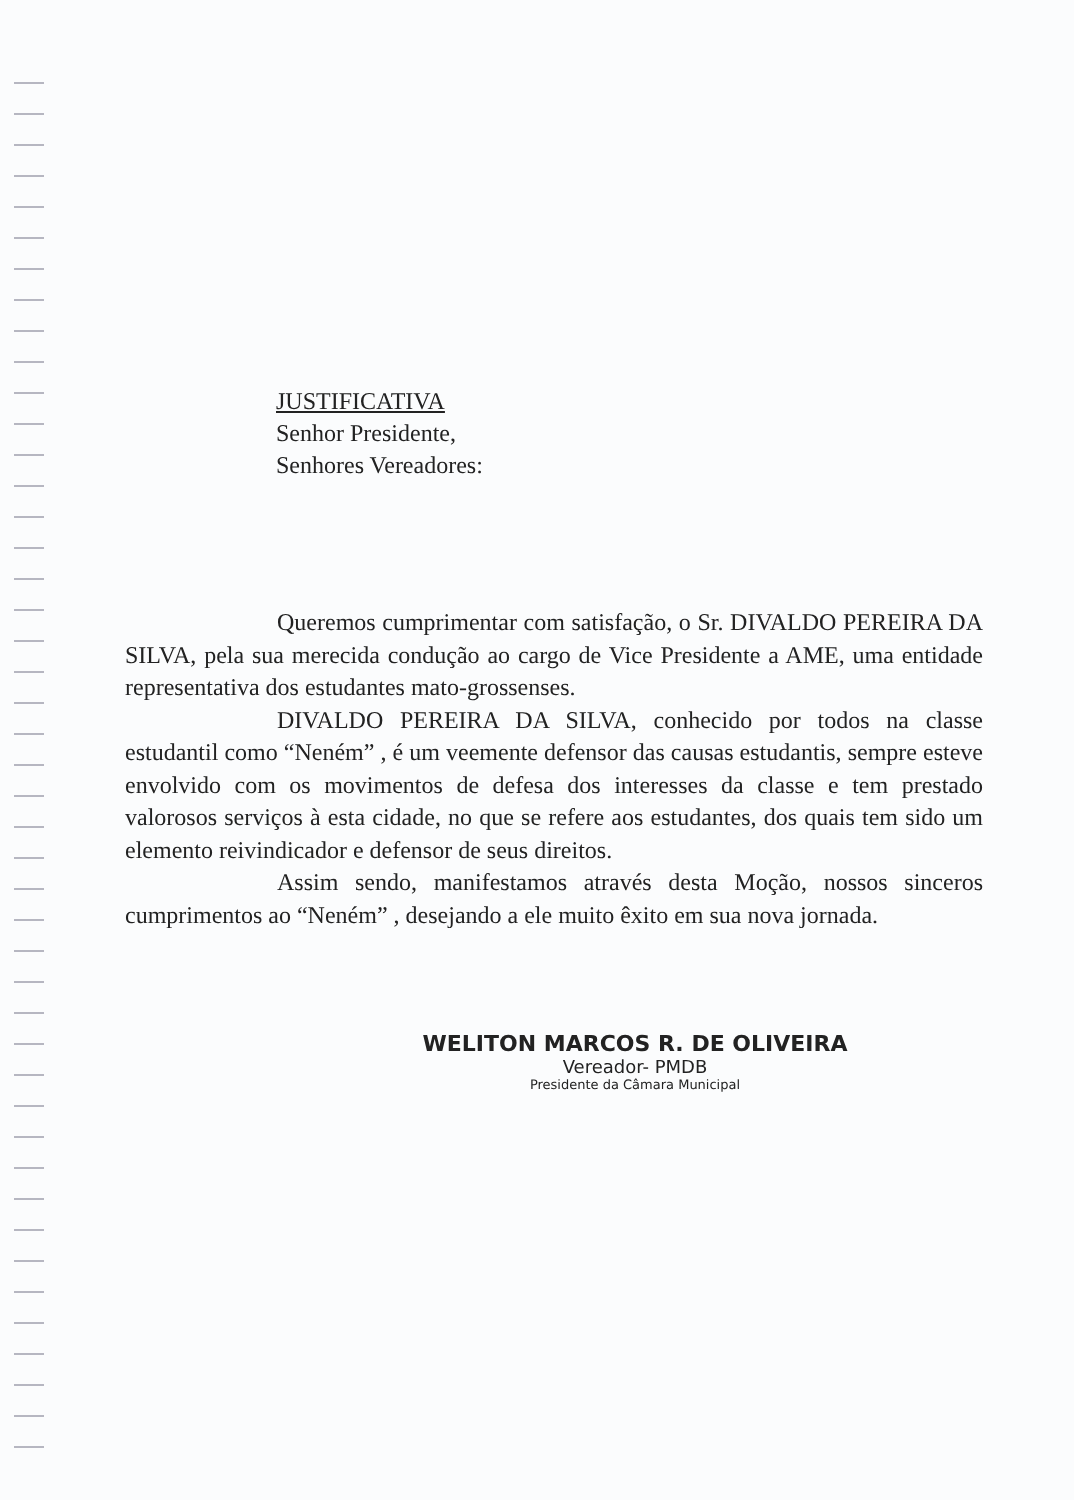JUSTIFICATIVA
Senhor Presidente,
Senhores Vereadores:
Queremos cumprimentar com satisfação, o Sr. DIVALDO PEREIRA DA SILVA, pela sua merecida condução ao cargo de Vice Presidente a AME, uma entidade representativa dos estudantes mato-grossenses.
DIVALDO PEREIRA DA SILVA, conhecido por todos na classe estudantil como “Neném” , é um veemente defensor das causas estudantis, sempre esteve envolvido com os movimentos de defesa dos interesses da classe e tem prestado valorosos serviços à esta cidade, no que se refere aos estudantes, dos quais tem sido um elemento reivindicador e defensor de seus direitos.
Assim sendo, manifestamos através desta Moção, nossos sinceros cumprimentos ao “Neném” , desejando a ele muito êxito em sua nova jornada.
WELITON MARCOS R. DE OLIVEIRA
Vereador- PMDB
Presidente da Câmara Municipal